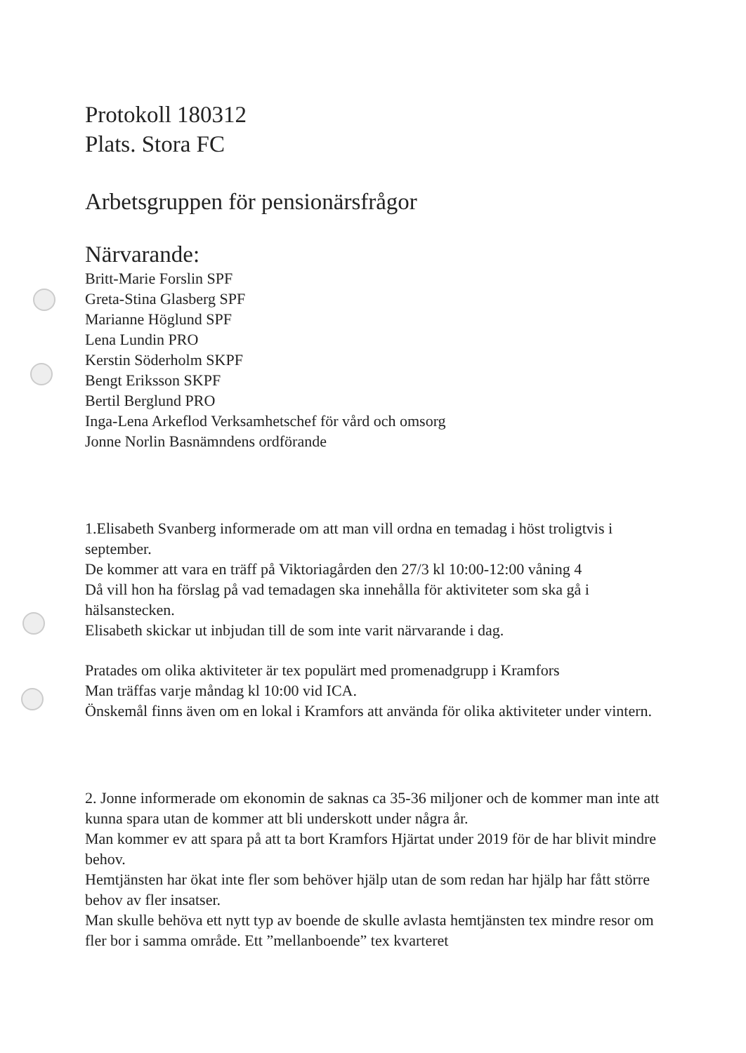Protokoll 180312
Plats. Stora FC
Arbetsgruppen för pensionärsfrågor
Närvarande:
Britt-Marie Forslin SPF
Greta-Stina Glasberg SPF
Marianne Höglund SPF
Lena Lundin PRO
Kerstin Söderholm SKPF
Bengt Eriksson SKPF
Bertil Berglund PRO
Inga-Lena Arkeflod Verksamhetschef för vård och omsorg
Jonne Norlin Basnämndens ordförande
1.Elisabeth Svanberg informerade om att man vill ordna en temadag i höst troligtvis i september.
De kommer att vara en träff på Viktoriagården den 27/3 kl 10:00-12:00 våning 4
Då vill hon ha förslag på vad temadagen ska innehålla för aktiviteter som ska gå i hälsanstecken.
Elisabeth skickar ut inbjudan till de som inte varit närvarande i dag.
Pratades om olika aktiviteter är tex populärt med promenadgrupp i Kramfors
Man träffas varje måndag kl 10:00 vid ICA.
Önskemål finns även om en lokal i Kramfors att använda för olika aktiviteter under vintern.
2. Jonne informerade om ekonomin de saknas ca 35-36 miljoner och de kommer man inte att kunna spara utan de kommer att bli underskott under några år.
Man kommer ev att spara på att ta bort Kramfors Hjärtat under 2019 för de har blivit mindre behov.
Hemtjänsten har ökat inte fler som behöver hjälp utan de som redan har hjälp har fått större behov av fler insatser.
Man skulle behöva ett nytt typ av boende de skulle avlasta hemtjänsten tex mindre resor om fler bor i samma område. Ett ”mellanboende” tex kvarteret